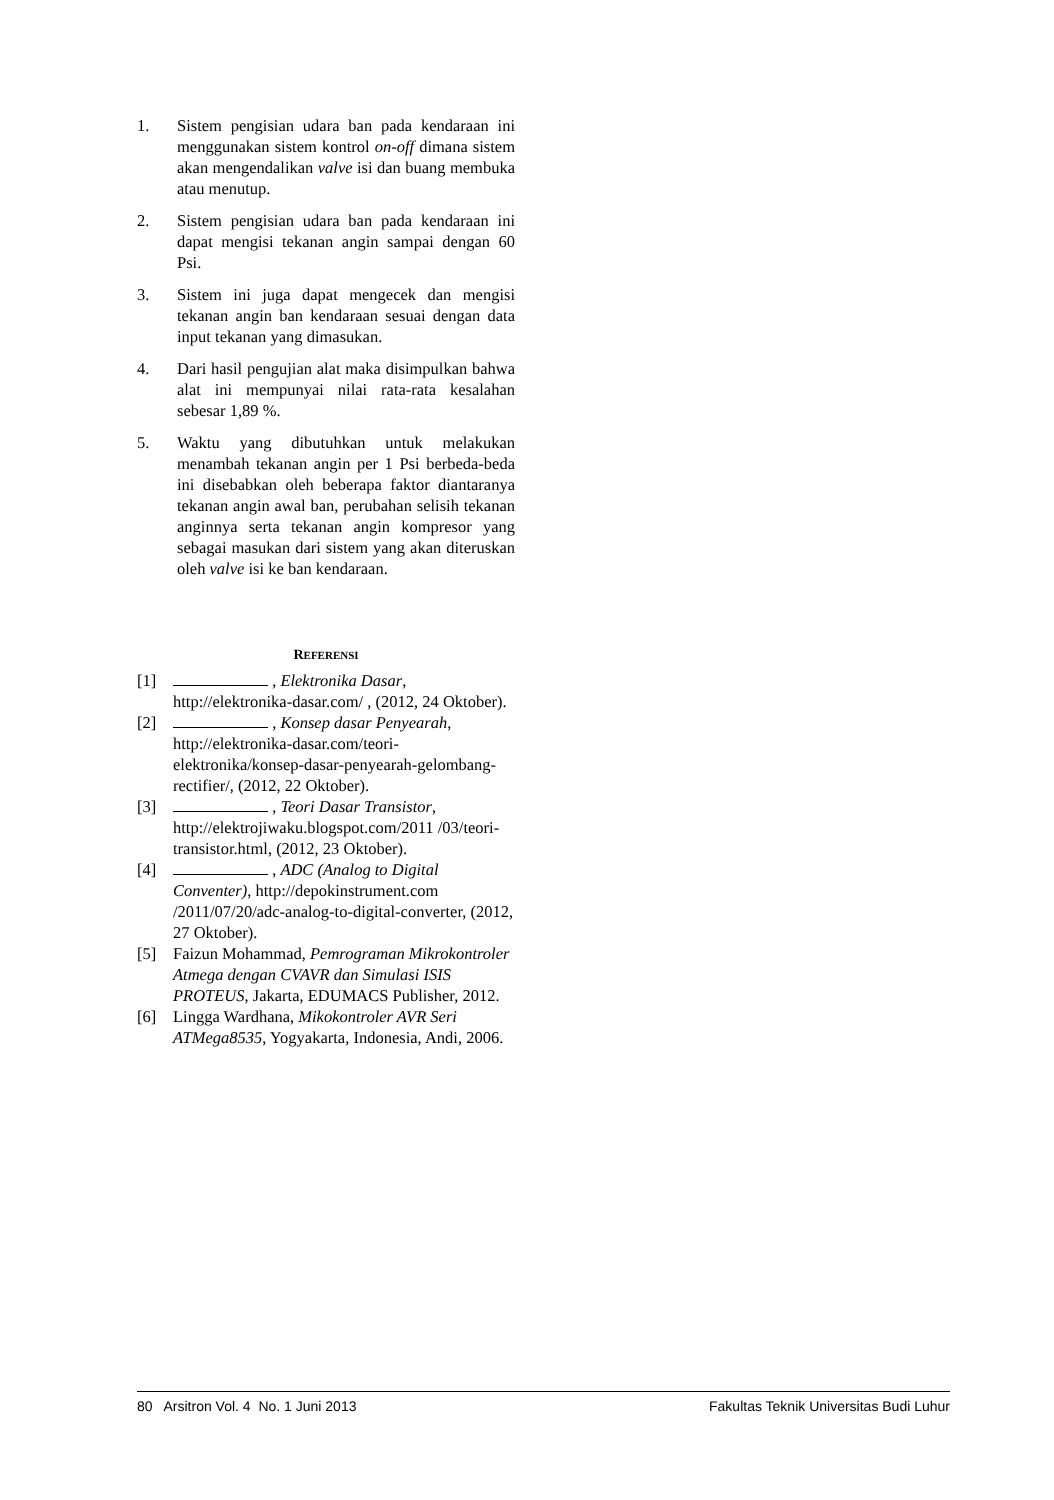1. Sistem pengisian udara ban pada kendaraan ini menggunakan sistem kontrol on-off dimana sistem akan mengendalikan valve isi dan buang membuka atau menutup.
2. Sistem pengisian udara ban pada kendaraan ini dapat mengisi tekanan angin sampai dengan 60 Psi.
3. Sistem ini juga dapat mengecek dan mengisi tekanan angin ban kendaraan sesuai dengan data input tekanan yang dimasukan.
4. Dari hasil pengujian alat maka disimpulkan bahwa alat ini mempunyai nilai rata-rata kesalahan sebesar 1,89 %.
5. Waktu yang dibutuhkan untuk melakukan menambah tekanan angin per 1 Psi berbeda-beda ini disebabkan oleh beberapa faktor diantaranya tekanan angin awal ban, perubahan selisih tekanan anginnya serta tekanan angin kompresor yang sebagai masukan dari sistem yang akan diteruskan oleh valve isi ke ban kendaraan.
REFERENSI
[1] , Elektronika Dasar, http://elektronika-dasar.com/ , (2012, 24 Oktober).
[2] , Konsep dasar Penyearah, http://elektronika-dasar.com/teori-elektronika/konsep-dasar-penyearah-gelombang-rectifier/, (2012, 22 Oktober).
[3] , Teori Dasar Transistor, http://elektrojiwaku.blogspot.com/2011 /03/teori-transistor.html, (2012, 23 Oktober).
[4] , ADC (Analog to Digital Conventer), http://depokinstrument.com /2011/07/20/adc-analog-to-digital-converter, (2012, 27 Oktober).
[5] Faizun Mohammad, Pemrograman Mikrokontroler Atmega dengan CVAVR dan Simulasi ISIS PROTEUS, Jakarta, EDUMACS Publisher, 2012.
[6] Lingga Wardhana, Mikokontroler AVR Seri ATMega8535, Yogyakarta, Indonesia, Andi, 2006.
80 Arsitron Vol. 4 No. 1 Juni 2013 Fakultas Teknik Universitas Budi Luhur